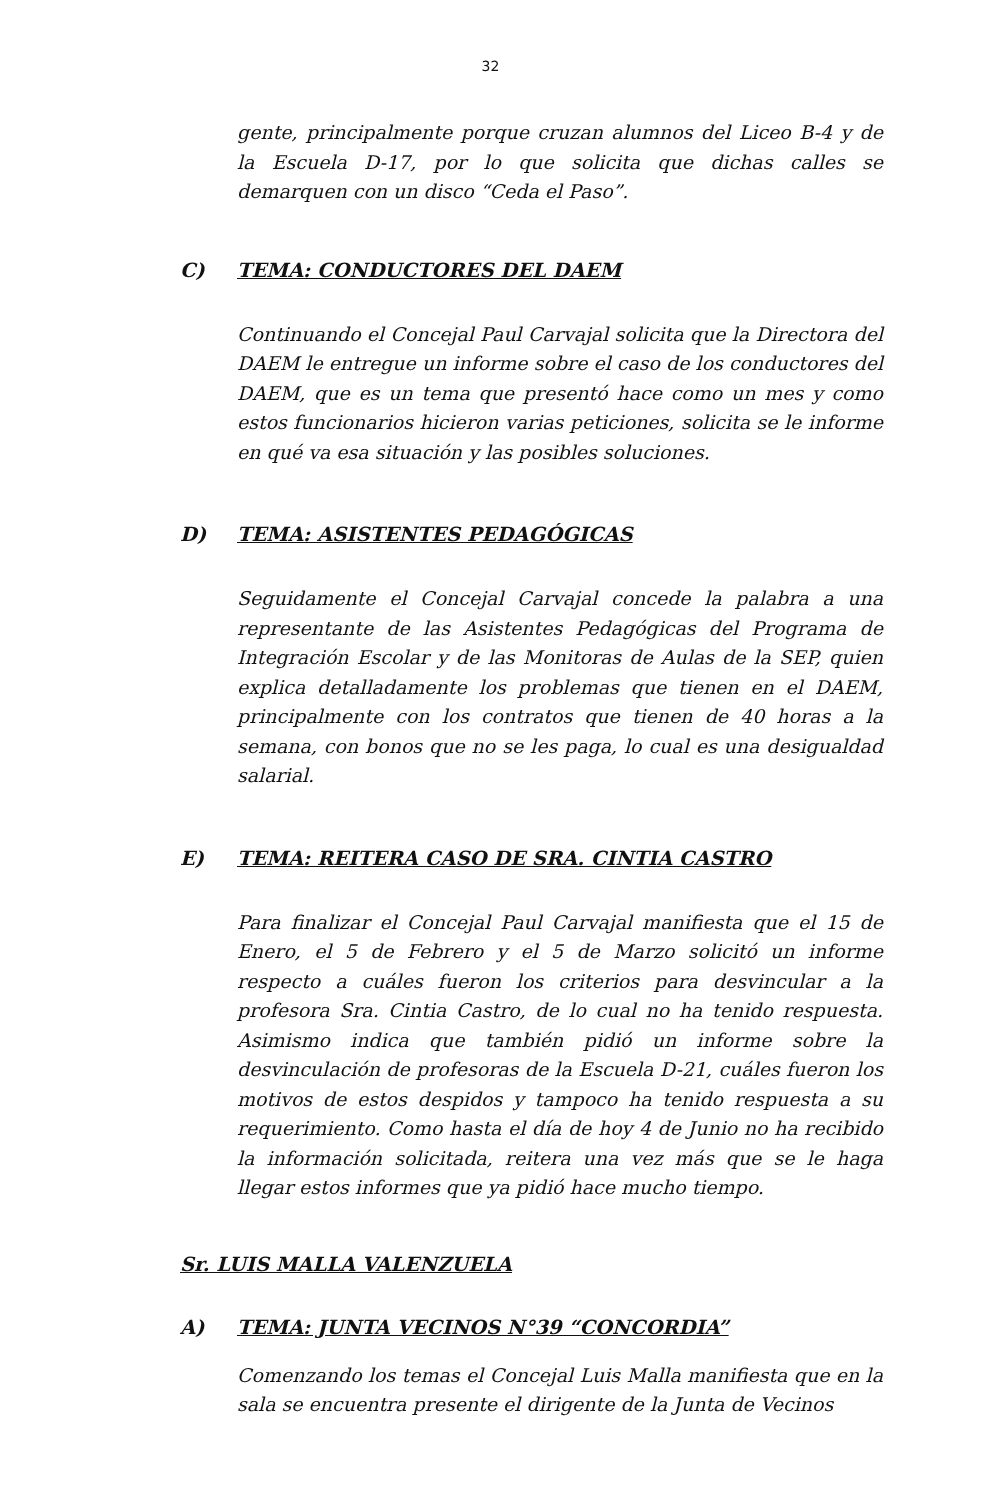32
gente, principalmente porque cruzan alumnos del Liceo B-4 y de la Escuela D-17, por lo que solicita que dichas calles se demarquen con un disco “Ceda el Paso”.
C) TEMA: CONDUCTORES DEL DAEM
Continuando el Concejal Paul Carvajal solicita que la Directora del DAEM le entregue un informe sobre el caso de los conductores del DAEM, que es un tema que presentó hace como un mes y como estos funcionarios hicieron varias peticiones, solicita se le informe en qué va esa situación y las posibles soluciones.
D) TEMA: ASISTENTES PEDAGÓGICAS
Seguidamente el Concejal Carvajal concede la palabra a una representante de las Asistentes Pedagógicas del Programa de Integración Escolar y de las Monitoras de Aulas de la SEP, quien explica detalladamente los problemas que tienen en el DAEM, principalmente con los contratos que tienen de 40 horas a la semana, con bonos que no se les paga, lo cual es una desigualdad salarial.
E) TEMA: REITERA CASO DE SRA. CINTIA CASTRO
Para finalizar el Concejal Paul Carvajal manifiesta que el 15 de Enero, el 5 de Febrero y el 5 de Marzo solicitó un informe respecto a cuáles fueron los criterios para desvincular a la profesora Sra. Cintia Castro, de lo cual no ha tenido respuesta. Asimismo indica que también pidió un informe sobre la desvinculación de profesoras de la Escuela D-21, cuáles fueron los motivos de estos despidos y tampoco ha tenido respuesta a su requerimiento. Como hasta el día de hoy 4 de Junio no ha recibido la información solicitada, reitera una vez más que se le haga llegar estos informes que ya pidió hace mucho tiempo.
Sr. LUIS MALLA VALENZUELA
A) TEMA: JUNTA VECINOS N°39 “CONCORDIA”
Comenzando los temas el Concejal Luis Malla manifiesta que en la sala se encuentra presente el dirigente de la Junta de Vecinos